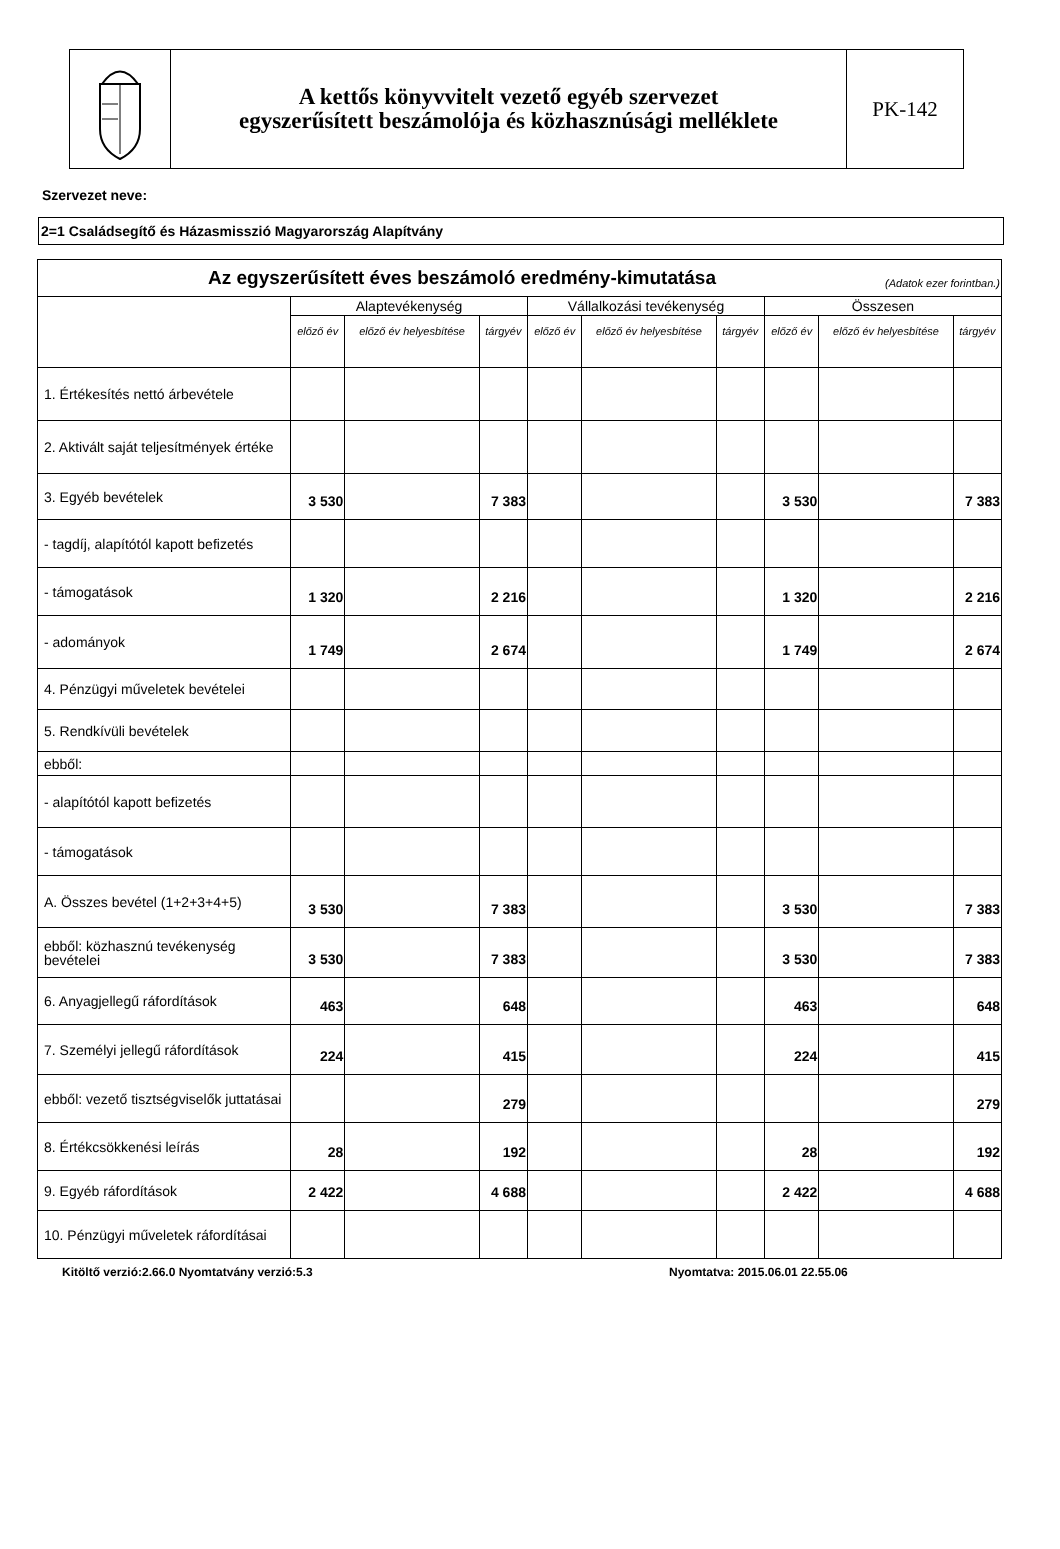A kettős könyvvitelt vezető egyéb szervezet
egyszerűsített beszámolója és közhasznúsági melléklete
PK-142
Szervezet neve:
2=1 Családsegítő és Házasmisszió Magyarország Alapítvány
| Az egyszerűsített éves beszámoló eredmény-kimutatása (Adatok ezer forintban.) | | | | | | | | | |
| | Alaptevékenység | | | Vállalkozási tevékenység | | | Összesen | | |
| | előző év | előző év helyesbítése | tárgyév | előző év | előző év helyesbítése | tárgyév | előző év | előző év helyesbítése | tárgyév |
| 1. Értékesítés nettó árbevétele | | | | | | | | | |
| 2. Aktivált saját teljesítmények értéke | | | | | | | | | |
| 3. Egyéb bevételek | 3 530 | | 7 383 | | | | 3 530 | | 7 383 |
| - tagdíj, alapítótól kapott befizetés | | | | | | | | | |
| - támogatások | 1 320 | | 2 216 | | | | 1 320 | | 2 216 |
| - adományok | 1 749 | | 2 674 | | | | 1 749 | | 2 674 |
| 4. Pénzügyi műveletek bevételei | | | | | | | | | |
| 5. Rendkívüli bevételek | | | | | | | | | |
| ebből: | | | | | | | | | |
| - alapítótól kapott befizetés | | | | | | | | | |
| - támogatások | | | | | | | | | |
| A. Összes bevétel (1+2+3+4+5) | 3 530 | | 7 383 | | | | 3 530 | | 7 383 |
| ebből: közhasznú tevékenység bevételei | 3 530 | | 7 383 | | | | 3 530 | | 7 383 |
| 6. Anyagjellegű ráfordítások | 463 | | 648 | | | | 463 | | 648 |
| 7. Személyi jellegű ráfordítások | 224 | | 415 | | | | 224 | | 415 |
| ebből: vezető tisztségviselők juttatásai | | | 279 | | | | | | 279 |
| 8. Értékcsökkenési leírás | 28 | | 192 | | | | 28 | | 192 |
| 9. Egyéb ráfordítások | 2 422 | | 4 688 | | | | 2 422 | | 4 688 |
| 10. Pénzügyi műveletek ráfordításai | | | | | | | | | |
Kitöltő verzió:2.66.0 Nyomtatvány verzió:5.3 Nyomtatva: 2015.06.01 22.55.06